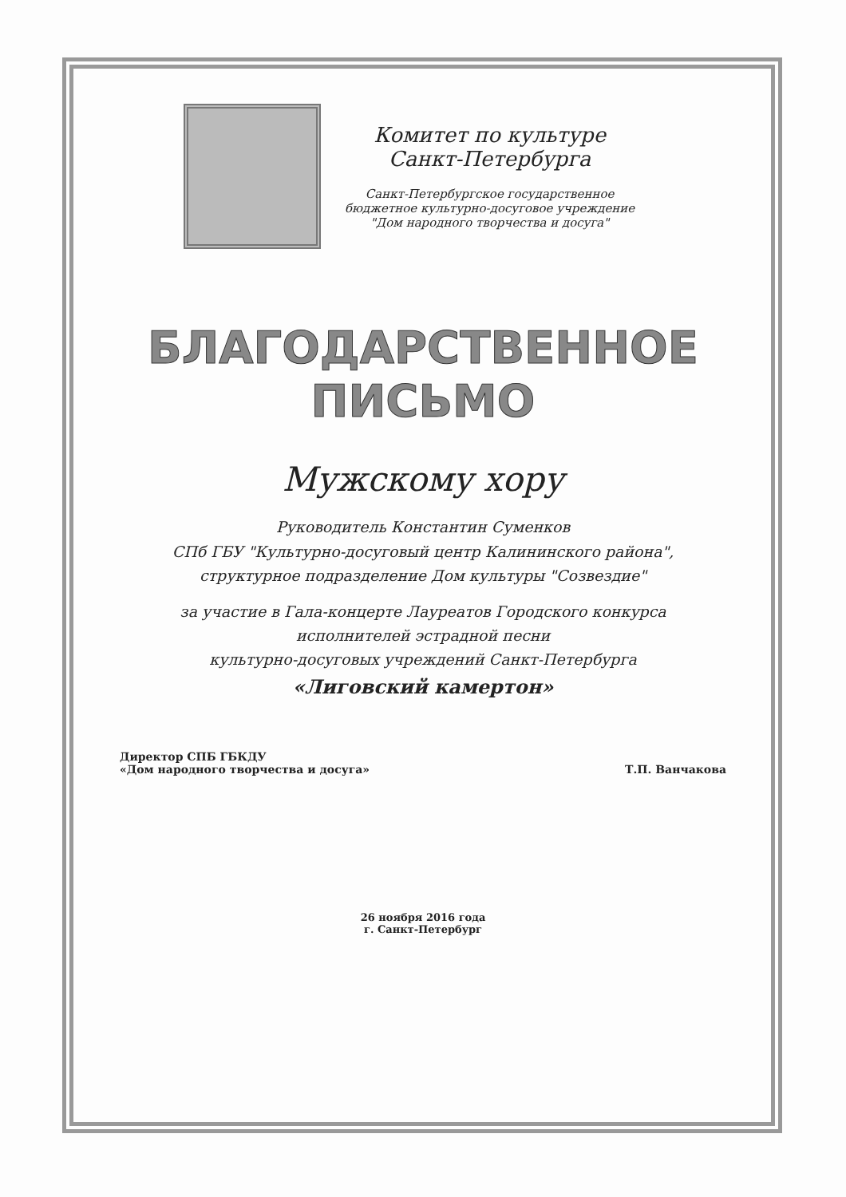Комитет по культуре
Санкт-Петербурга
Санкт-Петербургское государственное
бюджетное культурно-досуговое учреждение
"Дом народного творчества и досуга"
БЛАГОДАРСТВЕННОЕ
ПИСЬМО
Мужскому хору
Руководитель Константин Суменков
СПб ГБУ "Культурно-досуговый центр Калининского района",
структурное подразделение Дом культуры "Созвездие"
за участие в Гала-концерте Лауреатов Городского конкурса
исполнителей эстрадной песни
культурно-досуговых учреждений Санкт-Петербурга
«Лиговский камертон»
Директор СПБ ГБКДУ
«Дом народного творчества и досуга»
Т.П. Ванчакова
26 ноября 2016 года
г. Санкт-Петербург